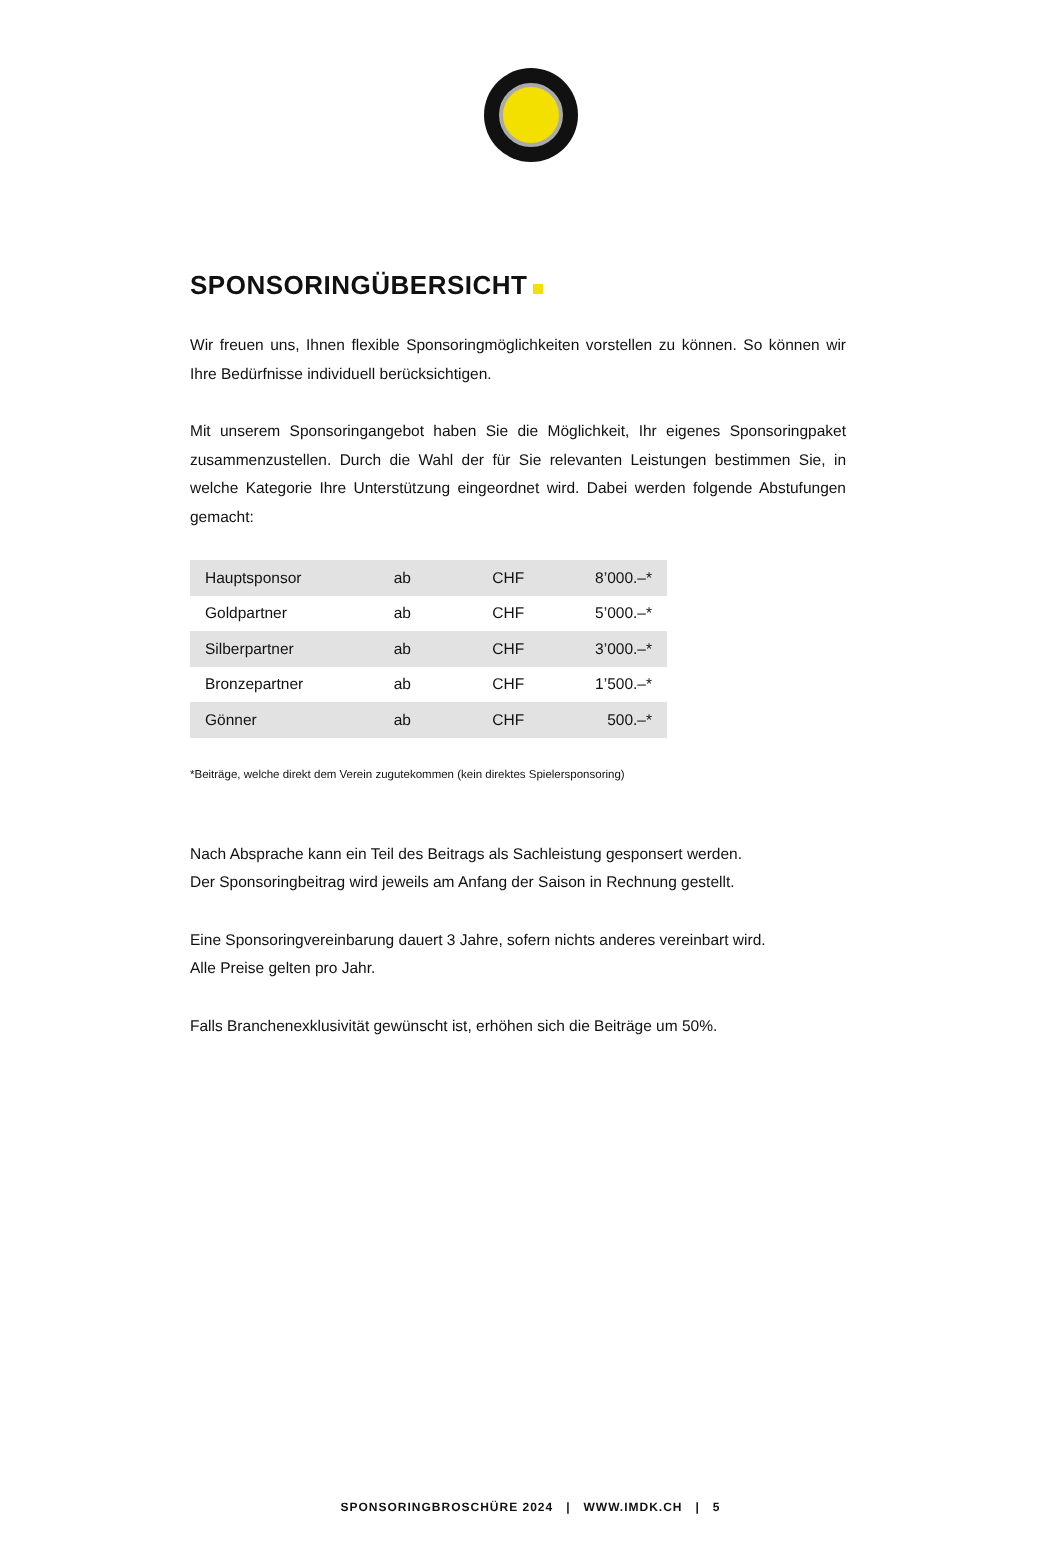SPONSORINGÜBERSICHT
Wir freuen uns, Ihnen flexible Sponsoringmöglichkeiten vorstellen zu können. So können wir Ihre Bedürfnisse individuell berücksichtigen.
Mit unserem Sponsoringangebot haben Sie die Möglichkeit, Ihr eigenes Sponsoringpaket zusammenzustellen. Durch die Wahl der für Sie relevanten Leistungen bestimmen Sie, in welche Kategorie Ihre Unterstützung eingeordnet wird. Dabei werden folgende Abstufungen gemacht:
| Hauptsponsor | ab | CHF | 8’000.–* |
| Goldpartner | ab | CHF | 5’000.–* |
| Silberpartner | ab | CHF | 3’000.–* |
| Bronzepartner | ab | CHF | 1’500.–* |
| Gönner | ab | CHF | 500.–* |
*Beiträge, welche direkt dem Verein zugutekommen (kein direktes Spielersponsoring)
Nach Absprache kann ein Teil des Beitrags als Sachleistung gesponsert werden.
Der Sponsoringbeitrag wird jeweils am Anfang der Saison in Rechnung gestellt.
Eine Sponsoringvereinbarung dauert 3 Jahre, sofern nichts anderes vereinbart wird.
Alle Preise gelten pro Jahr.
Falls Branchenexklusivität gewünscht ist, erhöhen sich die Beiträge um 50%.
SPONSORINGBROSCHÜRE 2024 | WWW.IMDK.CH | 5